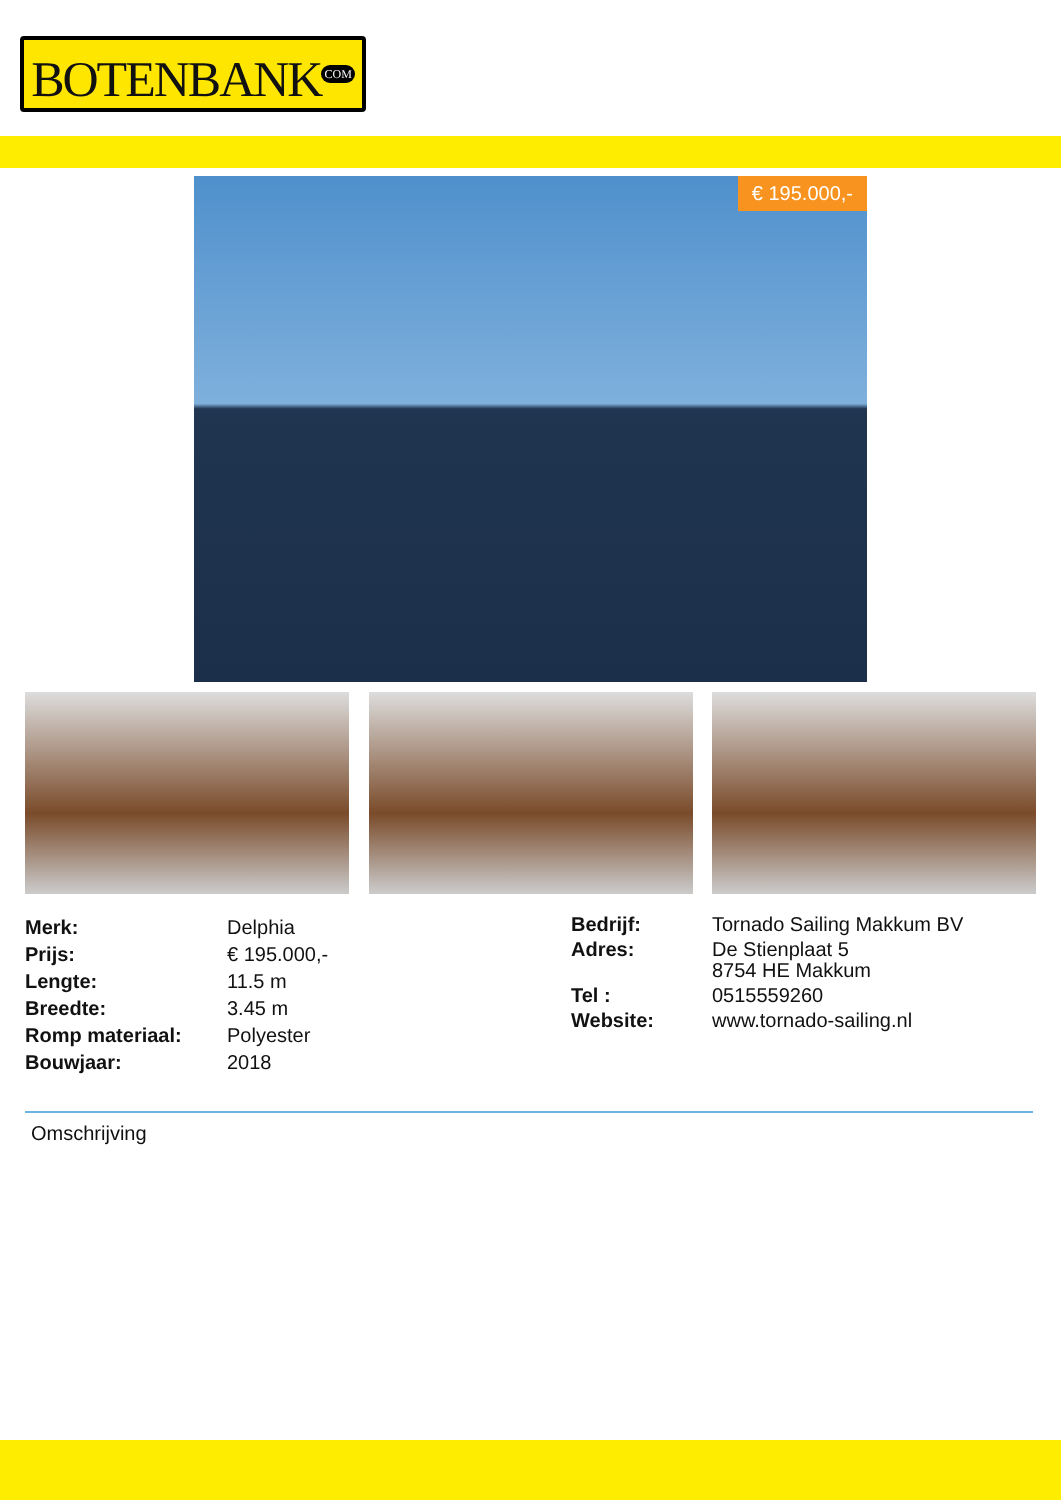BOTENBANK<sup>COM</sup>
€ 195.000,-
| Merk: | Delphia |
| Prijs: | € 195.000,- |
| Lengte: | 11.5 m |
| Breedte: | 3.45 m |
| Romp materiaal: | Polyester |
| Bouwjaar: | 2018 |
| Bedrijf: | Tornado Sailing Makkum BV |
| Adres: | De Stienplaat 5 8754 HE Makkum |
| Tel : | 0515559260 |
| Website: | www.tornado-sailing.nl |
Omschrijving